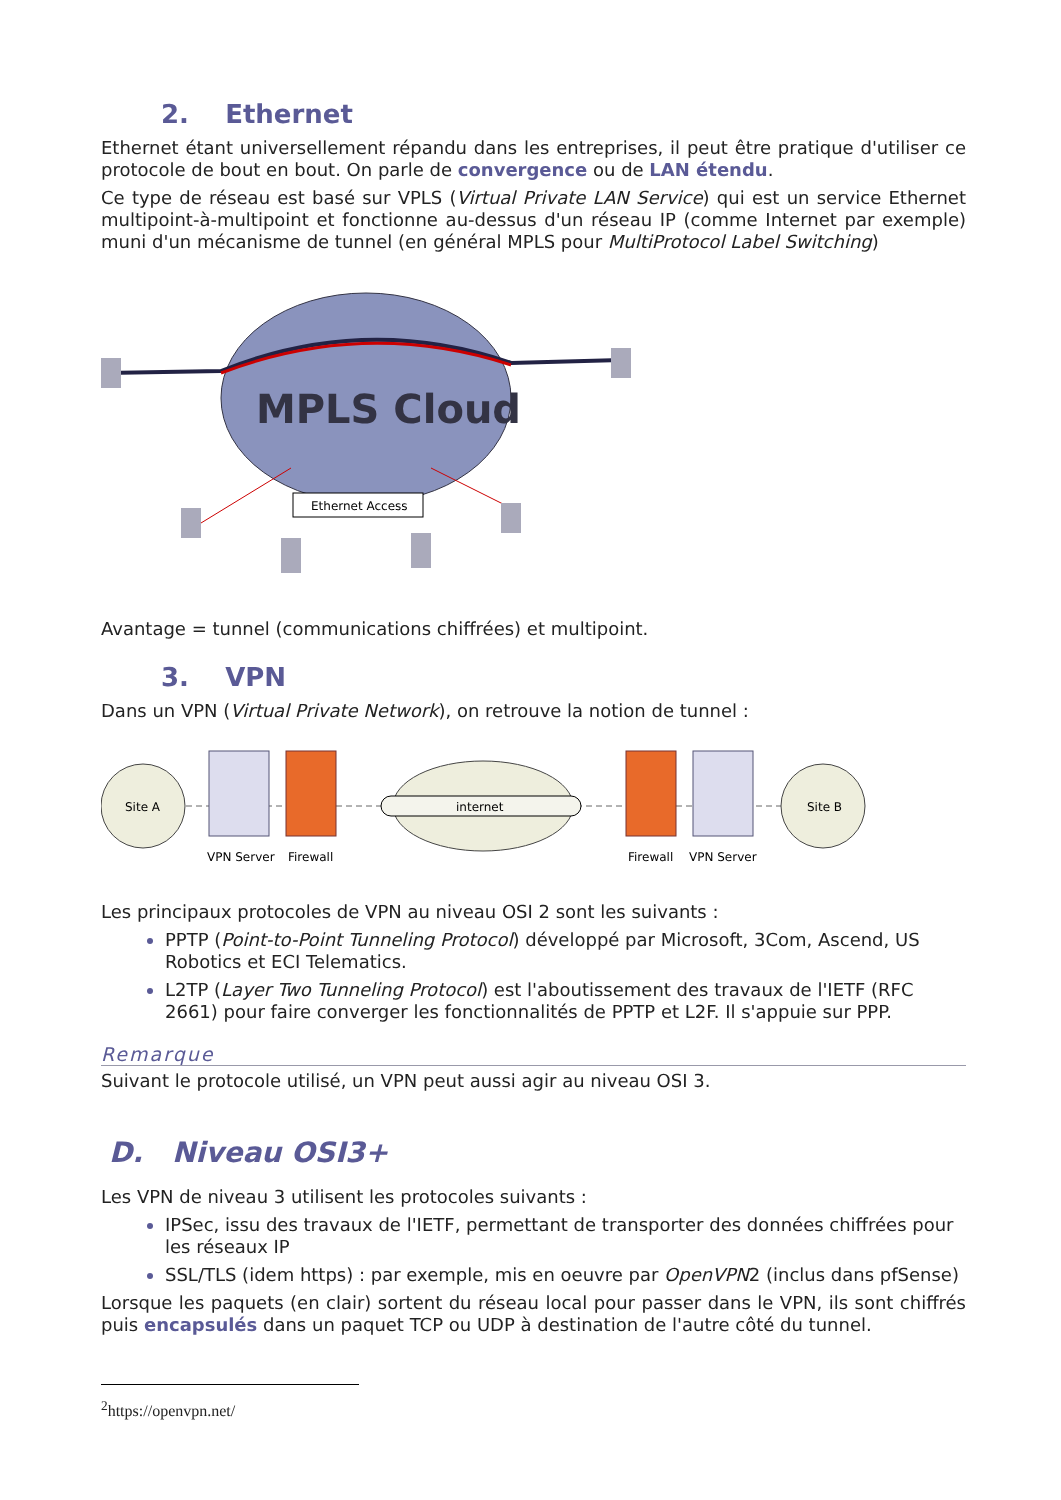2. Ethernet
Ethernet étant universellement répandu dans les entreprises, il peut être pratique d'utiliser ce protocole de bout en bout. On parle de convergence ou de LAN étendu.
Ce type de réseau est basé sur VPLS (Virtual Private LAN Service) qui est un service Ethernet multipoint-à-multipoint et fonctionne au-dessus d'un réseau IP (comme Internet par exemple) muni d'un mécanisme de tunnel (en général MPLS pour MultiProtocol Label Switching)
MPLS Cloud
Ethernet Access
Avantage = tunnel (communications chiffrées) et multipoint.
3. VPN
Dans un VPN (Virtual Private Network), on retrouve la notion de tunnel :
Site A
VPN Server
Firewall
internet
Firewall
VPN Server
Site B
Les principaux protocoles de VPN au niveau OSI 2 sont les suivants :
PPTP (Point-to-Point Tunneling Protocol) développé par Microsoft, 3Com, Ascend, US Robotics et ECI Telematics.
L2TP (Layer Two Tunneling Protocol) est l'aboutissement des travaux de l'IETF (RFC 2661) pour faire converger les fonctionnalités de PPTP et L2F. Il s'appuie sur PPP.
Remarque
Suivant le protocole utilisé, un VPN peut aussi agir au niveau OSI 3.
D. Niveau OSI3+
Les VPN de niveau 3 utilisent les protocoles suivants :
IPSec, issu des travaux de l'IETF, permettant de transporter des données chiffrées pour les réseaux IP
SSL/TLS (idem https) : par exemple, mis en oeuvre par OpenVPN2 (inclus dans pfSense)
Lorsque les paquets (en clair) sortent du réseau local pour passer dans le VPN, ils sont chiffrés puis encapsulés dans un paquet TCP ou UDP à destination de l'autre côté du tunnel.
<sup>2</sup> https://openvpn.net/